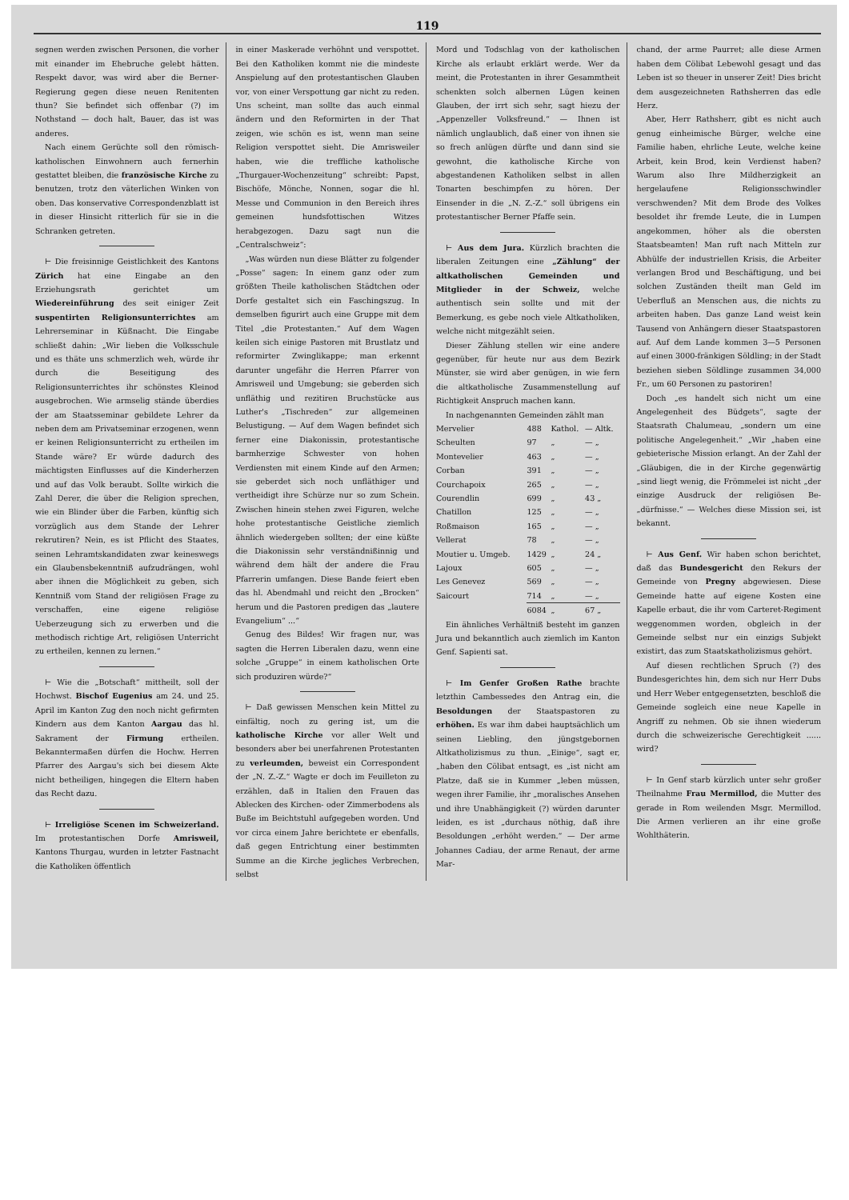119
segnen werden zwischen Personen, die vorher mit einander im Ehebruche gelebt hätten. Respekt davor, was wird aber die Berner-Regierung gegen diese neuen Renitenten thun? Sie befindet sich offenbar (?) im Nothstand — doch halt, Bauer, das ist was anderes.
Nach einem Gerüchte soll den römisch-katholischen Einwohnern auch fernerhin gestattet bleiben, die französische Kirche zu benutzen, trotz den väterlichen Winken von oben. Das konservative Correspondenzblatt ist in dieser Hinsicht ritterlich für sie in die Schranken getreten.
⊢ Die freisinnige Geistlichkeit des Kantons Zürich hat eine Eingabe an den Erziehungsrath gerichtet um Wiedereinführung des seit einiger Zeit suspentirten Religionsunterrichtes am Lehrerseminar in Küßnacht. Die Eingabe schließt dahin: „Wir lieben die Volksschule und es thäte uns schmerzlich weh, würde ihr durch die Beseitigung des Religionsunterrichtes ihr schönstes Kleinod ausgebrochen. Wie armselig stände überdies der am Staatsseminar gebildete Lehrer da neben dem am Privatseminar erzogenen, wenn er keinen Religionsunterricht zu ertheilen im Stande wäre? Er würde dadurch des mächtigsten Einflusses auf die Kinderherzen und auf das Volk beraubt. Sollte wirkich die Zahl Derer, die über die Religion sprechen, wie ein Blinder über die Farben, künftig sich vorzüglich aus dem Stande der Lehrer rekrutiren? Nein, es ist Pflicht des Staates, seinen Lehramtskandidaten zwar keineswegs ein Glaubensbekenntniß aufzudrängen, wohl aber ihnen die Möglichkeit zu geben, sich Kenntniß vom Stand der religiösen Frage zu verschaffen, eine eigene religiöse Ueberzeugung sich zu erwerben und die methodisch richtige Art, religiösen Unterricht zu ertheilen, kennen zu lernen.“
⊢ Wie die „Botschaft“ mittheilt, soll der Hochwst. Bischof Eugenius am 24. und 25. April im Kanton Zug den noch nicht gefirmten Kindern aus dem Kanton Aargau das hl. Sakrament der Firmung ertheilen. Bekanntermaßen dürfen die Hochw. Herren Pfarrer des Aargau's sich bei diesem Akte nicht betheiligen, hingegen die Eltern haben das Recht dazu.
⊢ Irreligiöse Scenen im Schweizerland. Im protestantischen Dorfe Amrisweil, Kantons Thurgau, wurden in letzter Fastnacht die Katholiken öffentlich
in einer Maskerade verhöhnt und verspottet. Bei den Katholiken kommt nie die mindeste Anspielung auf den protestantischen Glauben vor, von einer Verspottung gar nicht zu reden. Uns scheint, man sollte das auch einmal ändern und den Reformirten in der That zeigen, wie schön es ist, wenn man seine Religion verspottet sieht. Die Amrisweiler haben, wie die treffliche katholische „Thurgauer-Wochenzeitung“ schreibt: Papst, Bischöfe, Mönche, Nonnen, sogar die hl. Messe und Communion in den Bereich ihres gemeinen hundsfottischen Witzes herabgezogen. Dazu sagt nun die „Centralschweiz“:
„Was würden nun diese Blätter zu folgender „Posse“ sagen: In einem ganz oder zum größten Theile katholischen Städtchen oder Dorfe gestaltet sich ein Faschingszug. In demselben figurirt auch eine Gruppe mit dem Titel „die Protestanten.“ Auf dem Wagen keilen sich einige Pastoren mit Brustlatz und reformirter Zwinglikappe; man erkennt darunter ungefähr die Herren Pfarrer von Amrisweil und Umgebung; sie geberden sich unfläthig und rezitiren Bruchstücke aus Luther's „Tischreden“ zur allgemeinen Belustigung. — Auf dem Wagen befindet sich ferner eine Diakonissin, protestantische barmherzige Schwester von hohen Verdiensten mit einem Kinde auf den Armen; sie geberdet sich noch unfläthiger und vertheidigt ihre Schürze nur so zum Schein. Zwischen hinein stehen zwei Figuren, welche hohe protestantische Geistliche ziemlich ähnlich wiedergeben sollten; der eine küßte die Diakonissin sehr verständnißinnig und während dem hält der andere die Frau Pfarrerin umfangen. Diese Bande feiert eben das hl. Abendmahl und reicht den „Brocken“ herum und die Pastoren predigen das „lautere Evangelium“ ...“
Genug des Bildes! Wir fragen nur, was sagten die Herren Liberalen dazu, wenn eine solche „Gruppe“ in einem katholischen Orte sich produziren würde?“
⊢ Daß gewissen Menschen kein Mittel zu einfältig, noch zu gering ist, um die katholische Kirche vor aller Welt und besonders aber bei unerfahrenen Protestanten zu verleumden, beweist ein Correspondent der „N. Z.-Z.“ Wagte er doch im Feuilleton zu erzählen, daß in Italien den Frauen das Ablecken des Kirchen- oder Zimmerbodens als Buße im Beichtstuhl aufgegeben worden. Und vor circa einem Jahre berichtete er ebenfalls, daß gegen Entrichtung einer bestimmten Summe an die Kirche jegliches Verbrechen, selbst
Mord und Todschlag von der katholischen Kirche als erlaubt erklärt werde. Wer da meint, die Protestanten in ihrer Gesammtheit schenkten solch albernen Lügen keinen Glauben, der irrt sich sehr, sagt hiezu der „Appenzeller Volksfreund.“ — Ihnen ist nämlich unglaublich, daß einer von ihnen sie so frech anlügen dürfte und dann sind sie gewohnt, die katholische Kirche von abgestandenen Katholiken selbst in allen Tonarten beschimpfen zu hören. Der Einsender in die „N. Z.-Z.“ soll übrigens ein protestantischer Berner Pfaffe sein.
⊢ Aus dem Jura. Kürzlich brachten die liberalen Zeitungen eine „Zählung“ der altkatholischen Gemeinden und Mitglieder in der Schweiz, welche authentisch sein sollte und mit der Bemerkung, es gebe noch viele Altkatholiken, welche nicht mitgezählt seien.
Dieser Zählung stellen wir eine andere gegenüber, für heute nur aus dem Bezirk Münster, sie wird aber genügen, in wie fern die altkatholische Zusammenstellung auf Richtigkeit Anspruch machen kann.
In nachgenannten Gemeinden zählt man
| Mervelier | 488 | Kathol. | — Altk. |
| Scheulten | 97 | „ | — „ |
| Montevelier | 463 | „ | — „ |
| Corban | 391 | „ | — „ |
| Courchapoix | 265 | „ | — „ |
| Courendlin | 699 | „ | 43 „ |
| Chatillon | 125 | „ | — „ |
| Roßmaison | 165 | „ | — „ |
| Vellerat | 78 | „ | — „ |
| Moutier u. Umgeb. | 1429 | „ | 24 „ |
| Lajoux | 605 | „ | — „ |
| Les Genevez | 569 | „ | — „ |
| Saicourt | 714 | „ | — „ |
| | 6084 | „ | 67 „ |
Ein ähnliches Verhältniß besteht im ganzen Jura und bekanntlich auch ziemlich im Kanton Genf. Sapienti sat.
⊢ Im Genfer Großen Rathe brachte letzthin Cambessedes den Antrag ein, die Besoldungen der Staatspastoren zu erhöhen. Es war ihm dabei hauptsächlich um seinen Liebling, den jüngstgebornen Altkatholizismus zu thun. „Einige“, sagt er, „haben den Cölibat entsagt, es „ist nicht am Platze, daß sie in Kummer „leben müssen, wegen ihrer Familie, ihr „moralisches Ansehen und ihre Unabhängigkeit (?) würden darunter leiden, es ist „durchaus nöthig, daß ihre Besoldungen „erhöht werden.“ — Der arme Johannes Cadiau, der arme Renaut, der arme Mar-
chand, der arme Paurret; alle diese Armen haben dem Cölibat Lebewohl gesagt und das Leben ist so theuer in unserer Zeit! Dies bricht dem ausgezeichneten Rathsherren das edle Herz.
Aber, Herr Rathsherr, gibt es nicht auch genug einheimische Bürger, welche eine Familie haben, ehrliche Leute, welche keine Arbeit, kein Brod, kein Verdienst haben? Warum also Ihre Mildherzigkeit an hergelaufene Religionsschwindler verschwenden? Mit dem Brode des Volkes besoldet ihr fremde Leute, die in Lumpen angekommen, höher als die obersten Staatsbeamten! Man ruft nach Mitteln zur Abhülfe der industriellen Krisis, die Arbeiter verlangen Brod und Beschäftigung, und bei solchen Zuständen theilt man Geld im Ueberfluß an Menschen aus, die nichts zu arbeiten haben. Das ganze Land weist kein Tausend von Anhängern dieser Staatspastoren auf. Auf dem Lande kommen 3—5 Personen auf einen 3000-fränkigen Söldling; in der Stadt beziehen sieben Söldlinge zusammen 34,000 Fr., um 60 Personen zu pastoriren!
Doch „es handelt sich nicht um eine Angelegenheit des Büdgets“, sagte der Staatsrath Chalumeau, „sondern um eine politische Angelegenheit.“ „Wir „haben eine gebieterische Mission erlangt. An der Zahl der „Gläubigen, die in der Kirche gegenwärtig „sind liegt wenig, die Frömmelei ist nicht „der einzige Ausdruck der religiösen Be-„dürfnisse.“ — Welches diese Mission sei, ist bekannt.
⊢ Aus Genf. Wir haben schon berichtet, daß das Bundesgericht den Rekurs der Gemeinde von Pregny abgewiesen. Diese Gemeinde hatte auf eigene Kosten eine Kapelle erbaut, die ihr vom Carteret-Regiment weggenommen worden, obgleich in der Gemeinde selbst nur ein einzigs Subjekt existirt, das zum Staatskatholizismus gehört.
Auf diesen rechtlichen Spruch (?) des Bundesgerichtes hin, dem sich nur Herr Dubs und Herr Weber entgegensetzten, beschloß die Gemeinde sogleich eine neue Kapelle in Angriff zu nehmen. Ob sie ihnen wiederum durch die schweizerische Gerechtigkeit ...... wird?
⊢ In Genf starb kürzlich unter sehr großer Theilnahme Frau Mermillod, die Mutter des gerade in Rom weilenden Msgr. Mermillod. Die Armen verlieren an ihr eine große Wohlthäterin.